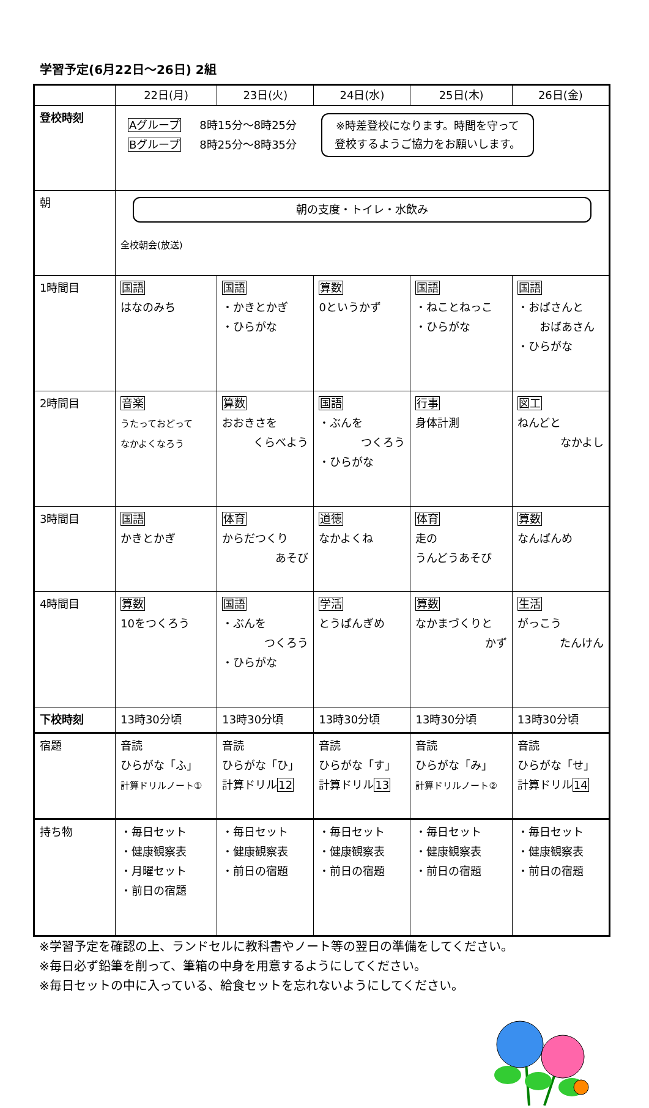学習予定(6月22日～26日) 2組
| | 22日(月) | 23日(火) | 24日(水) | 25日(木) | 26日(金) |
| --- | --- | --- | --- | --- | --- |
| 登校時刻 | Aグループ Bグループ 8時15分～8時25分 8時25分～8時35分 ※時差登校になります。時間を守って 登校するようご協力をお願いします。 | | | | |
| 朝 | 朝の支度・トイレ・水飲み 全校朝会(放送) | | | | |
| 1時間目 | 国語 はなのみち | 国語 ・かきとかぎ ・ひらがな | 算数 0というかず | 国語 ・ねことねっこ ・ひらがな | 国語 ・おばさんと おばあさん ・ひらがな |
| 2時間目 | 音楽 うたっておどって なかよくなろう | 算数 おおきさを くらべよう | 国語 ・ぶんを つくろう ・ひらがな | 行事 身体計測 | 図工 ねんどと なかよし |
| 3時間目 | 国語 かきとかぎ | 体育 からだつくり あそび | 道徳 なかよくね | 体育 走の うんどうあそび | 算数 なんばんめ |
| 4時間目 | 算数 10をつくろう | 国語 ・ぶんを つくろう ・ひらがな | 学活 とうばんぎめ | 算数 なかまづくりと かず | 生活 がっこう たんけん |
| 下校時刻 | 13時30分頃 | 13時30分頃 | 13時30分頃 | 13時30分頃 | 13時30分頃 |
| 宿題 | 音読 ひらがな「ふ」 計算ドリルノート① | 音読 ひらがな「ひ」 計算ドリル 12 | 音読 ひらがな「す」 計算ドリル 13 | 音読 ひらがな「み」 計算ドリルノート② | 音読 ひらがな「せ」 計算ドリル 14 |
| 持ち物 | ・毎日セット ・健康観察表 ・月曜セット ・前日の宿題 | ・毎日セット ・健康観察表 ・前日の宿題 | ・毎日セット ・健康観察表 ・前日の宿題 | ・毎日セット ・健康観察表 ・前日の宿題 | ・毎日セット ・健康観察表 ・前日の宿題 |
※学習予定を確認の上、ランドセルに教科書やノート等の翌日の準備をしてください。
※毎日必ず鉛筆を削って、筆箱の中身を用意するようにしてください。
※毎日セットの中に入っている、給食セットを忘れないようにしてください。